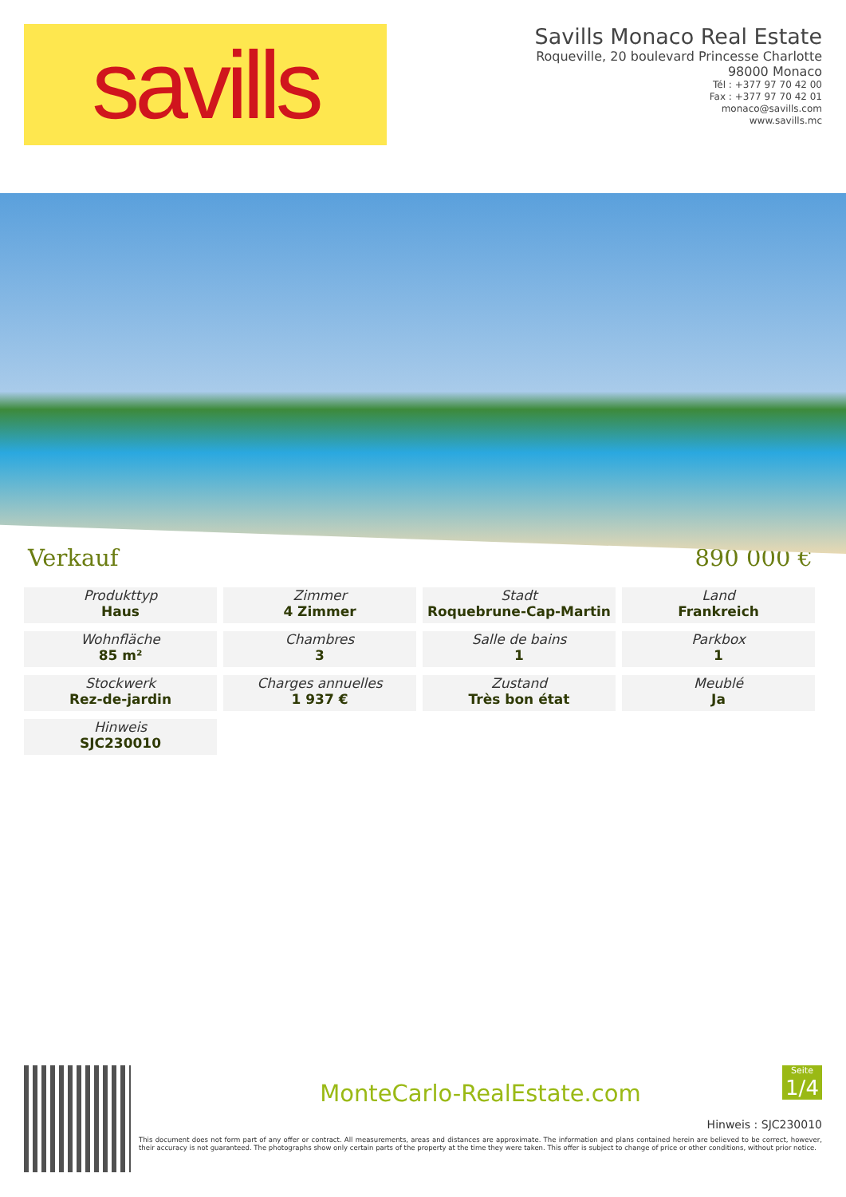savills
Savills Monaco Real Estate
Roqueville, 20 boulevard Princesse Charlotte
98000 Monaco
Tél : +377 97 70 42 00
Fax : +377 97 70 42 01
monaco@savills.com
www.savills.mc
Verkauf 890 000 €
Produkttyp
Haus
Zimmer
4 Zimmer
Stadt
Roquebrune-Cap-Martin
Land
Frankreich
Wohnfläche
85 m²
Chambres
3
Salle de bains
1
Parkbox
1
Stockwerk
Rez-de-jardin
Charges annuelles
1 937 €
Zustand
Très bon état
Meublé
Ja
Hinweis
SJC230010
MonteCarlo-RealEstate.com
Seite
1/4
Hinweis : SJC230010
This document does not form part of any offer or contract. All measurements, areas and distances are approximate. The information and plans contained herein are believed to be correct, however, their accuracy is not guaranteed. The photographs show only certain parts of the property at the time they were taken. This offer is subject to change of price or other conditions, without prior notice.